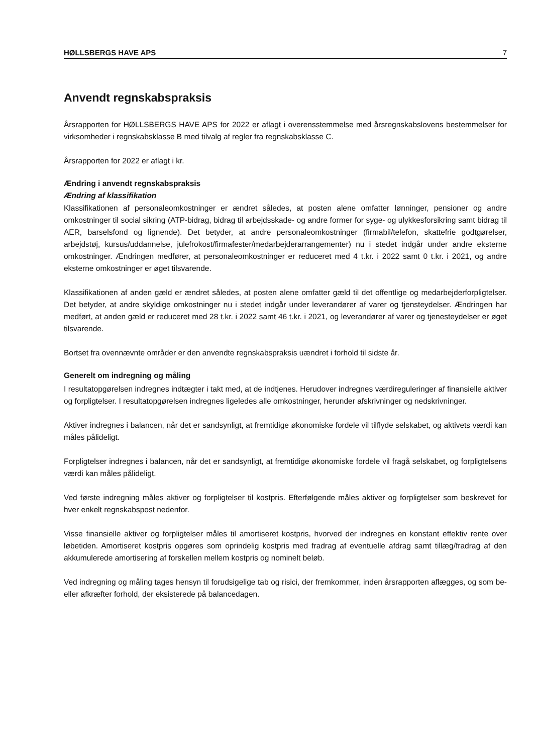HØLLSBERGS HAVE APS 7
Anvendt regnskabspraksis
Årsrapporten for HØLLSBERGS HAVE APS for 2022 er aflagt i overensstemmelse med årsregnskabslovens bestemmelser for virksomheder i regnskabsklasse B med tilvalg af regler fra regnskabsklasse C.
Årsrapporten for 2022 er aflagt i kr.
Ændring i anvendt regnskabspraksis
Ændring af klassifikation
Klassifikationen af personaleomkostninger er ændret således, at posten alene omfatter lønninger, pensioner og andre omkostninger til social sikring (ATP-bidrag, bidrag til arbejdsskade- og andre former for syge- og ulykkesforsikring samt bidrag til AER, barselsfond og lignende). Det betyder, at andre personaleomkostninger (firmabil/telefon, skattefrie godtgørelser, arbejdstøj, kursus/uddannelse, julefrokost/firmafester/medarbejderarrangementer) nu i stedet indgår under andre eksterne omkostninger. Ændringen medfører, at personaleomkostninger er reduceret med 4 t.kr. i 2022 samt 0 t.kr. i 2021, og andre eksterne omkostninger er øget tilsvarende.
Klassifikationen af anden gæld er ændret således, at posten alene omfatter gæld til det offentlige og medarbejderforpligtelser. Det betyder, at andre skyldige omkostninger nu i stedet indgår under leverandører af varer og tjensteydelser. Ændringen har medført, at anden gæld er reduceret med 28 t.kr. i 2022 samt 46 t.kr. i 2021, og leverandører af varer og tjenesteydelser er øget tilsvarende.
Bortset fra ovennævnte områder er den anvendte regnskabspraksis uændret i forhold til sidste år.
Generelt om indregning og måling
I resultatopgørelsen indregnes indtægter i takt med, at de indtjenes. Herudover indregnes værdireguleringer af finansielle aktiver og forpligtelser. I resultatopgørelsen indregnes ligeledes alle omkostninger, herunder afskrivninger og nedskrivninger.
Aktiver indregnes i balancen, når det er sandsynligt, at fremtidige økonomiske fordele vil tilflyde selskabet, og aktivets værdi kan måles pålideligt.
Forpligtelser indregnes i balancen, når det er sandsynligt, at fremtidige økonomiske fordele vil fragå selskabet, og forpligtelsens værdi kan måles pålideligt.
Ved første indregning måles aktiver og forpligtelser til kostpris. Efterfølgende måles aktiver og forpligtelser som beskrevet for hver enkelt regnskabspost nedenfor.
Visse finansielle aktiver og forpligtelser måles til amortiseret kostpris, hvorved der indregnes en konstant effektiv rente over løbetiden. Amortiseret kostpris opgøres som oprindelig kostpris med fradrag af eventuelle afdrag samt tillæg/fradrag af den akkumulerede amortisering af forskellen mellem kostpris og nominelt beløb.
Ved indregning og måling tages hensyn til forudsigelige tab og risici, der fremkommer, inden årsrapporten aflægges, og som be- eller afkræfter forhold, der eksisterede på balancedagen.